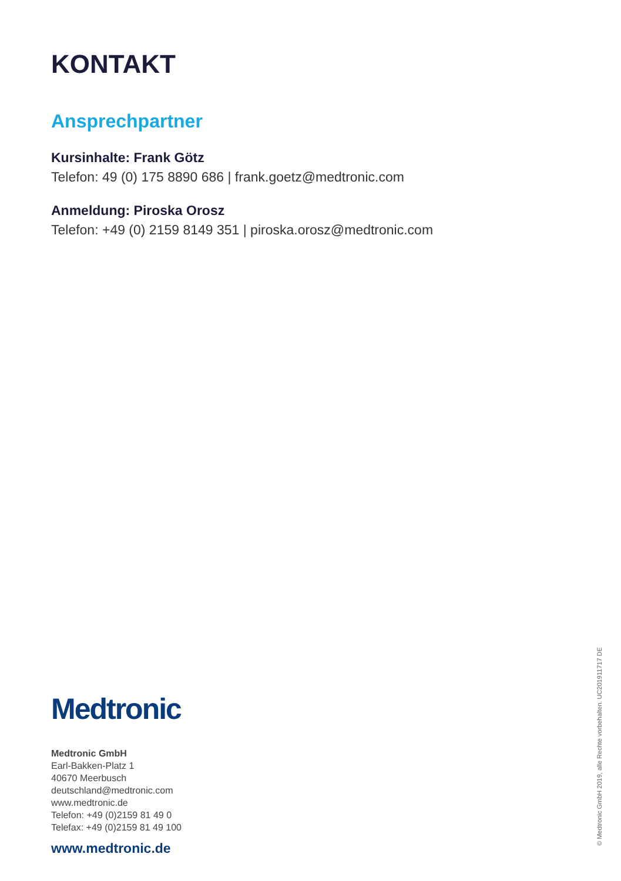KONTAKT
Ansprechpartner
Kursinhalte: Frank Götz
Telefon: 49 (0) 175 8890 686 | frank.goetz@medtronic.com
Anmeldung: Piroska Orosz
Telefon: +49 (0) 2159 8149 351 | piroska.orosz@medtronic.com
Medtronic
Medtronic GmbH
Earl-Bakken-Platz 1
40670 Meerbusch
deutschland@medtronic.com
www.medtronic.de
Telefon: +49 (0)2159 81 49 0
Telefax: +49 (0)2159 81 49 100
www.medtronic.de
© Medtronic GmbH 2019, alle Rechte vorbehalten. UC201911717 DE